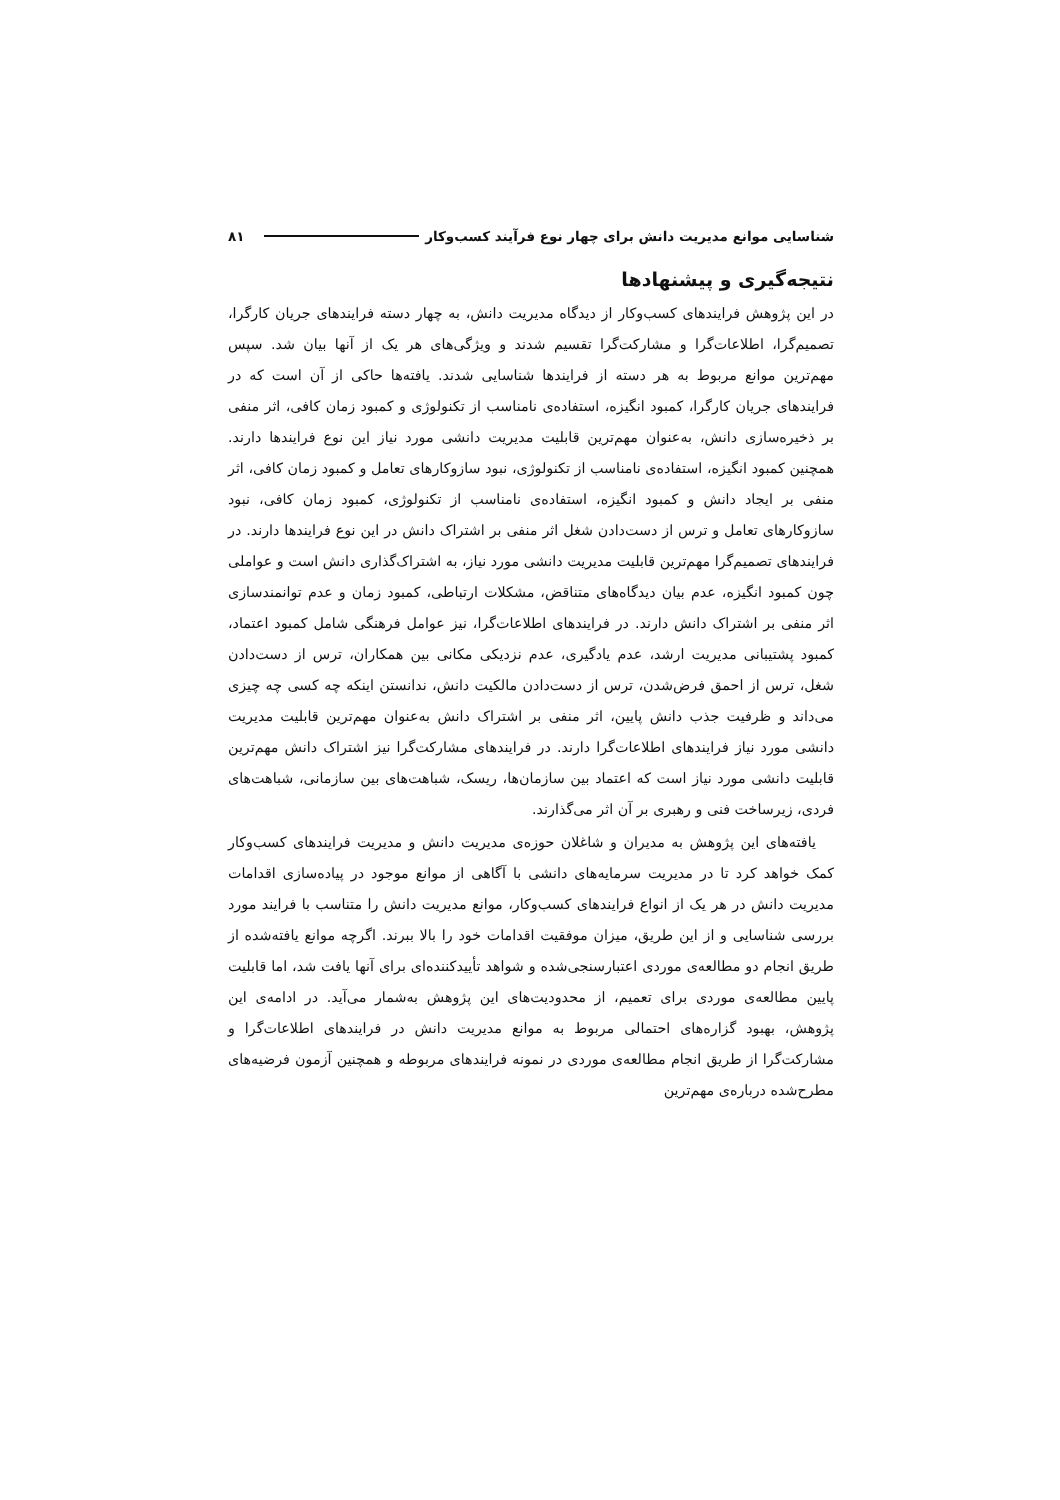شناسایی موانع مدیریت دانش برای چهار نوع فرآیند کسب‌وکار ۸۱
نتیجه‌گیری و پیشنهادها
در این پژوهش فرایندهای کسب‌وکار از دیدگاه مدیریت دانش، به چهار دسته فرایندهای جریان کارگرا، تصمیم‌گرا، اطلاعات‌گرا و مشارکت‌گرا تقسیم شدند و ویژگی‌های هر یک از آنها بیان شد. سپس مهم‌ترین موانع مربوط به هر دسته از فرایندها شناسایی شدند. یافته‌ها حاکی از آن است که در فرایندهای جریان کارگرا، کمبود انگیزه، استفاده‌ی نامناسب از تکنولوژی و کمبود زمان کافی، اثر منفی بر ذخیره‌سازی دانش، به‌عنوان مهم‌ترین قابلیت مدیریت دانشی مورد نیاز این نوع فرایندها دارند. همچنین کمبود انگیزه، استفاده‌ی نامناسب از تکنولوژی، نبود سازوکارهای تعامل و کمبود زمان کافی، اثر منفی بر ایجاد دانش و کمبود انگیزه، استفاده‌ی نامناسب از تکنولوژی، کمبود زمان کافی، نبود سازوکارهای تعامل و ترس از دست‌دادن شغل اثر منفی بر اشتراک دانش در این نوع فرایندها دارند. در فرایندهای تصمیم‌گرا مهم‌ترین قابلیت مدیریت دانشی مورد نیاز، به اشتراک‌گذاری دانش است و عواملی چون کمبود انگیزه، عدم بیان دیدگاه‌های متناقض، مشکلات ارتباطی، کمبود زمان و عدم توانمندسازی اثر منفی بر اشتراک دانش دارند. در فرایندهای اطلاعات‌گرا، نیز عوامل فرهنگی شامل کمبود اعتماد، کمبود پشتیبانی مدیریت ارشد، عدم یادگیری، عدم نزدیکی مکانی بین همکاران، ترس از دست‌دادن شغل، ترس از احمق فرض‌شدن، ترس از دست‌دادن مالکیت دانش، ندانستن اینکه چه کسی چه چیزی می‌داند و ظرفیت جذب دانش پایین، اثر منفی بر اشتراک دانش به‌عنوان مهم‌ترین قابلیت مدیریت دانشی مورد نیاز فرایندهای اطلاعات‌گرا دارند. در فرایندهای مشارکت‌گرا نیز اشتراک دانش مهم‌ترین قابلیت دانشی مورد نیاز است که اعتماد بین سازمان‌ها، ریسک، شباهت‌های بین سازمانی، شباهت‌های فردی، زیرساخت فنی و رهبری بر آن اثر می‌گذارند.
یافته‌های این پژوهش به مدیران و شاغلان حوزه‌ی مدیریت دانش و مدیریت فرایندهای کسب‌وکار کمک خواهد کرد تا در مدیریت سرمایه‌های دانشی با آگاهی از موانع موجود در پیاده‌سازی اقدامات مدیریت دانش در هر یک از انواع فرایندهای کسب‌وکار، موانع مدیریت دانش را متناسب با فرایند مورد بررسی شناسایی و از این طریق، میزان موفقیت اقدامات خود را بالا ببرند. اگرچه موانع یافته‌شده از طریق انجام دو مطالعه‌ی موردی اعتبارسنجی‌شده و شواهد تأییدکننده‌ای برای آنها یافت شد، اما قابلیت پایین مطالعه‌ی موردی برای تعمیم، از محدودیت‌های این پژوهش به‌شمار می‌آید. در ادامه‌ی این پژوهش، بهبود گزاره‌های احتمالی مربوط به موانع مدیریت دانش در فرایندهای اطلاعات‌گرا و مشارکت‌گرا از طریق انجام مطالعه‌ی موردی در نمونه فرایندهای مربوطه و همچنین آزمون فرضیه‌های مطرح‌شده درباره‌ی مهم‌ترین